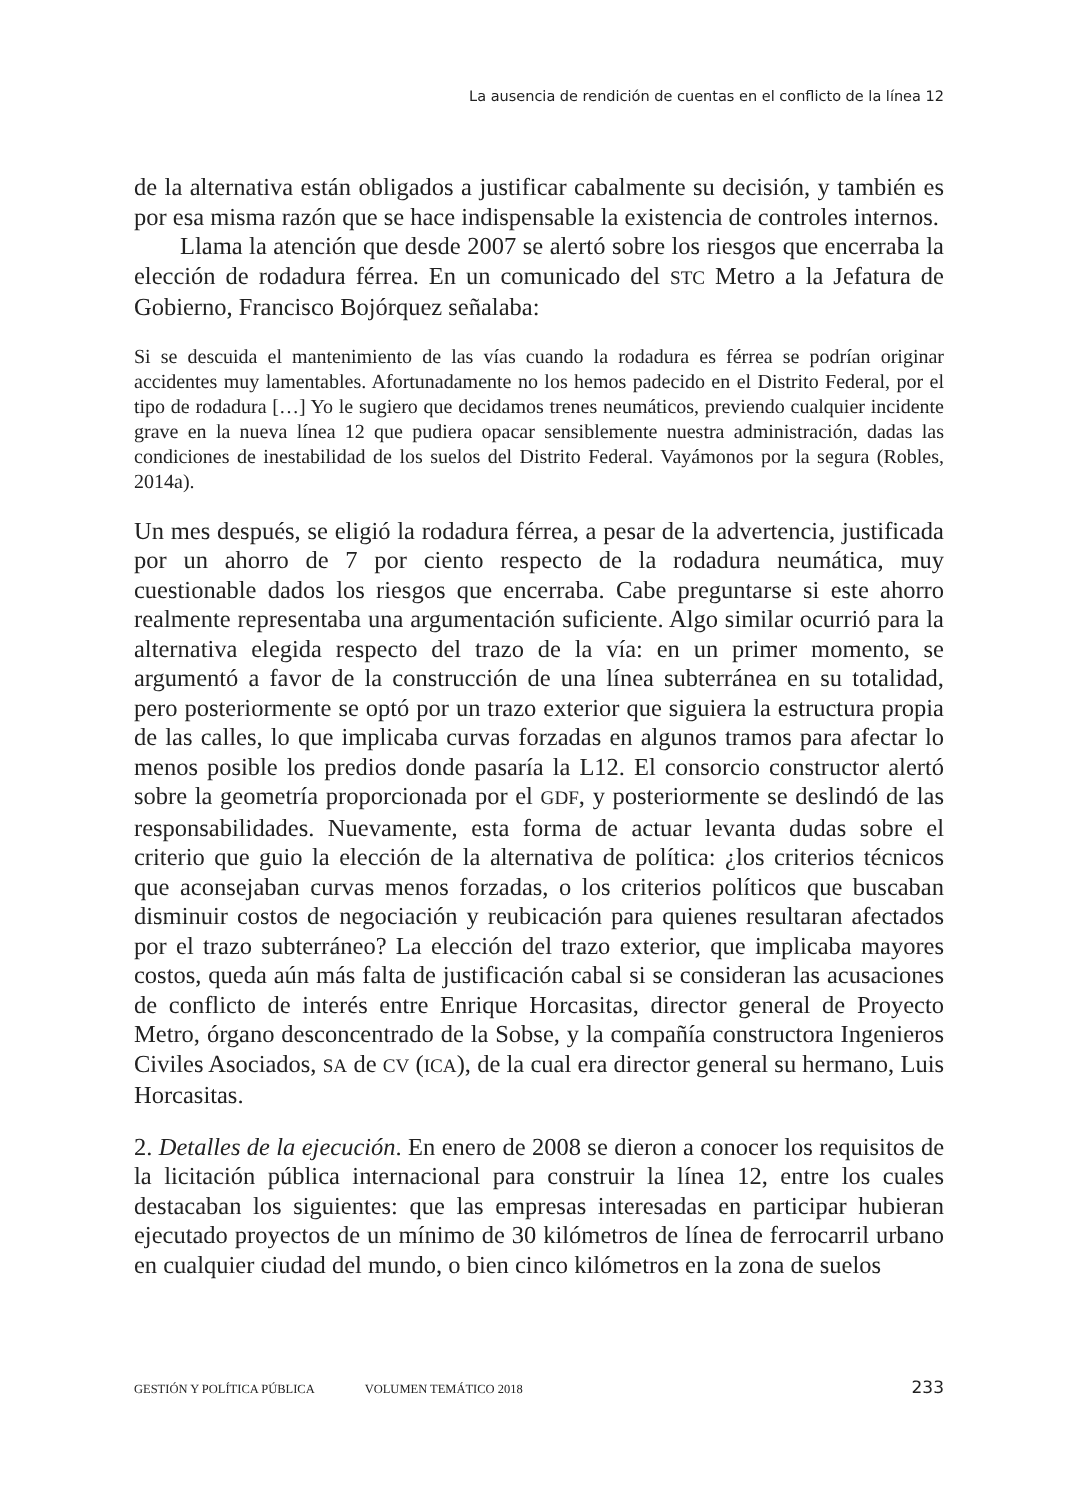La ausencia de rendición de cuentas en el conflicto de la línea 12
de la alternativa están obligados a justificar cabalmente su decisión, y también es por esa misma razón que se hace indispensable la existencia de controles internos.
Llama la atención que desde 2007 se alertó sobre los riesgos que encerraba la elección de rodadura férrea. En un comunicado del STC Metro a la Jefatura de Gobierno, Francisco Bojórquez señalaba:
Si se descuida el mantenimiento de las vías cuando la rodadura es férrea se podrían originar accidentes muy lamentables. Afortunadamente no los hemos padecido en el Distrito Federal, por el tipo de rodadura […] Yo le sugiero que decidamos trenes neumáticos, previendo cualquier incidente grave en la nueva línea 12 que pudiera opacar sensiblemente nuestra administración, dadas las condiciones de inestabilidad de los suelos del Distrito Federal. Vayámonos por la segura (Robles, 2014a).
Un mes después, se eligió la rodadura férrea, a pesar de la advertencia, justificada por un ahorro de 7 por ciento respecto de la rodadura neumática, muy cuestionable dados los riesgos que encerraba. Cabe preguntarse si este ahorro realmente representaba una argumentación suficiente. Algo similar ocurrió para la alternativa elegida respecto del trazo de la vía: en un primer momento, se argumentó a favor de la construcción de una línea subterránea en su totalidad, pero posteriormente se optó por un trazo exterior que siguiera la estructura propia de las calles, lo que implicaba curvas forzadas en algunos tramos para afectar lo menos posible los predios donde pasaría la L12. El consorcio constructor alertó sobre la geometría proporcionada por el GDF, y posteriormente se deslindó de las responsabilidades. Nuevamente, esta forma de actuar levanta dudas sobre el criterio que guio la elección de la alternativa de política: ¿los criterios técnicos que aconsejaban curvas menos forzadas, o los criterios políticos que buscaban disminuir costos de negociación y reubicación para quienes resultaran afectados por el trazo subterráneo? La elección del trazo exterior, que implicaba mayores costos, queda aún más falta de justificación cabal si se consideran las acusaciones de conflicto de interés entre Enrique Horcasitas, director general de Proyecto Metro, órgano desconcentrado de la Sobse, y la compañía constructora Ingenieros Civiles Asociados, SA de CV (ICA), de la cual era director general su hermano, Luis Horcasitas.
2. Detalles de la ejecución. En enero de 2008 se dieron a conocer los requisitos de la licitación pública internacional para construir la línea 12, entre los cuales destacaban los siguientes: que las empresas interesadas en participar hubieran ejecutado proyectos de un mínimo de 30 kilómetros de línea de ferrocarril urbano en cualquier ciudad del mundo, o bien cinco kilómetros en la zona de suelos
GESTIÓN Y POLÍTICA PÚBLICA VOLUMEN TEMÁTICO 2018 233